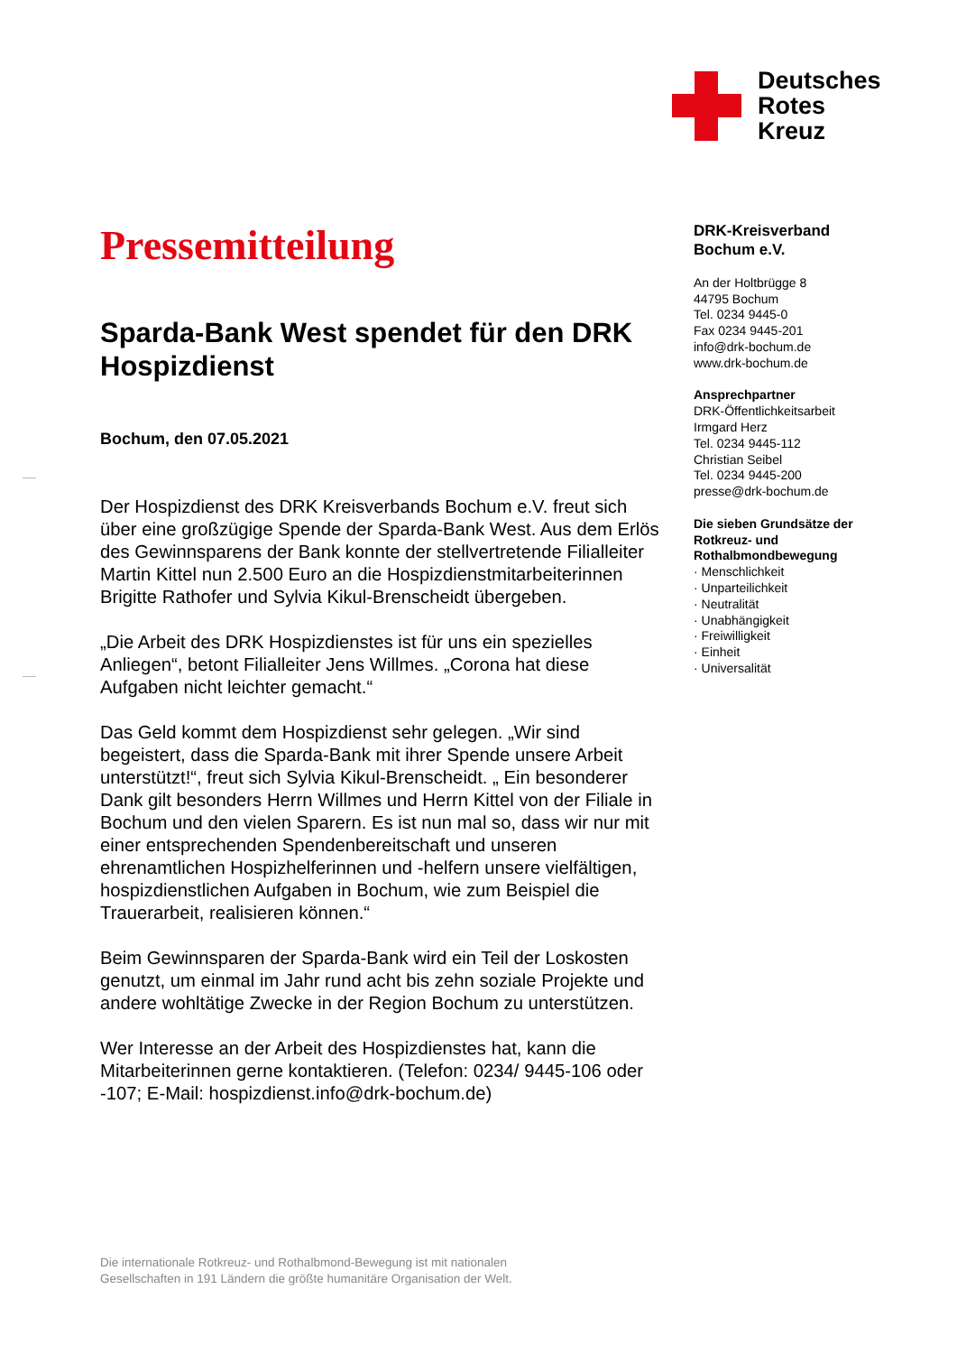Deutsches
Rotes
Kreuz
Pressemitteilung
Sparda-Bank West spendet für den DRK Hospizdienst
Bochum, den 07.05.2021
Der Hospizdienst des DRK Kreisverbands Bochum e.V. freut sich über eine großzügige Spende der Sparda-Bank West. Aus dem Erlös des Gewinnsparens der Bank konnte der stellvertretende Filialleiter Martin Kittel nun 2.500 Euro an die Hospizdienstmitarbeiterinnen Brigitte Rathofer und Sylvia Kikul-Brenscheidt übergeben.
„Die Arbeit des DRK Hospizdienstes ist für uns ein spezielles Anliegen“, betont Filialleiter Jens Willmes. „Corona hat diese Aufgaben nicht leichter gemacht.“
Das Geld kommt dem Hospizdienst sehr gelegen. „Wir sind begeistert, dass die Sparda-Bank mit ihrer Spende unsere Arbeit unterstützt!“, freut sich Sylvia Kikul-Brenscheidt. „ Ein besonderer Dank gilt besonders Herrn Willmes und Herrn Kittel von der Filiale in Bochum und den vielen Sparern. Es ist nun mal so, dass wir nur mit einer entsprechenden Spendenbereitschaft und unseren ehrenamtlichen Hospizhelferinnen und -helfern unsere vielfältigen, hospizdienstlichen Aufgaben in Bochum, wie zum Beispiel die Trauerarbeit, realisieren können.“
Beim Gewinnsparen der Sparda-Bank wird ein Teil der Loskosten genutzt, um einmal im Jahr rund acht bis zehn soziale Projekte und andere wohltätige Zwecke in der Region Bochum zu unterstützen.
Wer Interesse an der Arbeit des Hospizdienstes hat, kann die Mitarbeiterinnen gerne kontaktieren. (Telefon: 0234/ 9445-106 oder -107; E-Mail: hospizdienst.info@drk-bochum.de)
DRK-Kreisverband
Bochum e.V.
An der Holtbrügge 8
44795 Bochum
Tel. 0234 9445-0
Fax 0234 9445-201
info@drk-bochum.de
www.drk-bochum.de
Ansprechpartner
DRK-Öffentlichkeitsarbeit
Irmgard Herz
Tel. 0234 9445-112
Christian Seibel
Tel. 0234 9445-200
presse@drk-bochum.de
Die sieben Grundsätze der Rotkreuz- und Rothalbmondbewegung
· Menschlichkeit
· Unparteilichkeit
· Neutralität
· Unabhängigkeit
· Freiwilligkeit
· Einheit
· Universalität
Die internationale Rotkreuz- und Rothalbmond-Bewegung ist mit nationalen
Gesellschaften in 191 Ländern die größte humanitäre Organisation der Welt.